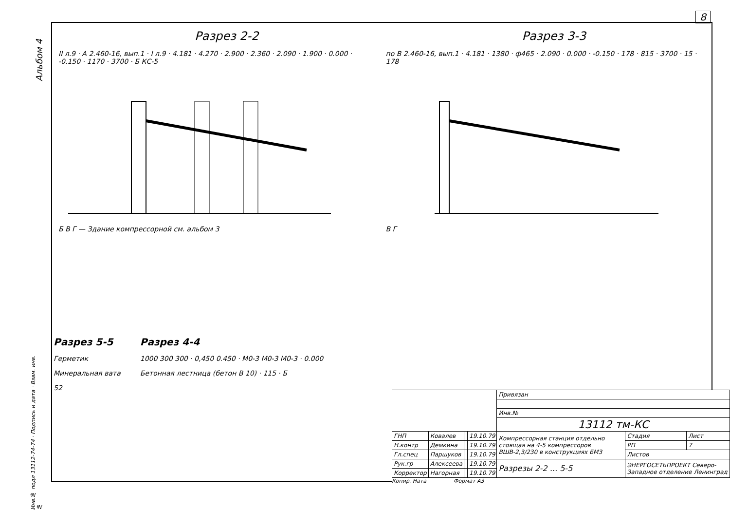8
Альбом 4
Разрез 2-2
II л.9 · A 2.460-16, вып.1 · I л.9 · 4.181 · 4.270 · 2.900 · 2.360 · 2.090 · 1.900 · 0.000 · -0.150 · 1170 · 3700 · Б КС-5
Б В Г — Здание компрессорной см. альбом 3
Разрез 3-3
по В 2.460-16, вып.1 · 4.181 · 1380 · ф465 · 2.090 · 0.000 · -0.150 · 178 · 815 · 3700 · 15 · 178
В Г
Разрез 5-5
Герметик
Минеральная вата
52
Разрез 4-4
1000 300 300 · 0,450 0.450 · М0-3 М0-3 М0-3 · 0.000
Бетонная лестница (бетон В 10) · 115 · Б
| | | | | Привязан | | |
| | | | | Инв.№ | | |
| | | | | 13112 тм-КС | | |
| ГНП | Ковалев | | 19.10.79 | Компрессорная станция отдельно стоящая на 4-5 компрессоров ВШВ-2,3/230 в конструкциях БМЗ | Стадия | Лист |
| Н.контр | Демкина | | 19.10.79 | | РП | 7 |
| Гл.спец | Паршуков | | 19.10.79 | | Листов | |
| Рук.гр | Алексеева | | 19.10.79 | Разрезы 2-2 ... 5-5 | ЭНЕРГОСЕТЬПРОЕКТ Северо-Западное отделение Ленинград | |
| Корректор | Нагорная | | 19.10.79 | | | |
Копир. Ната Формат А3
Инв.№ подл 13112-74-74 · Подпись и дата · Взам. инв.№